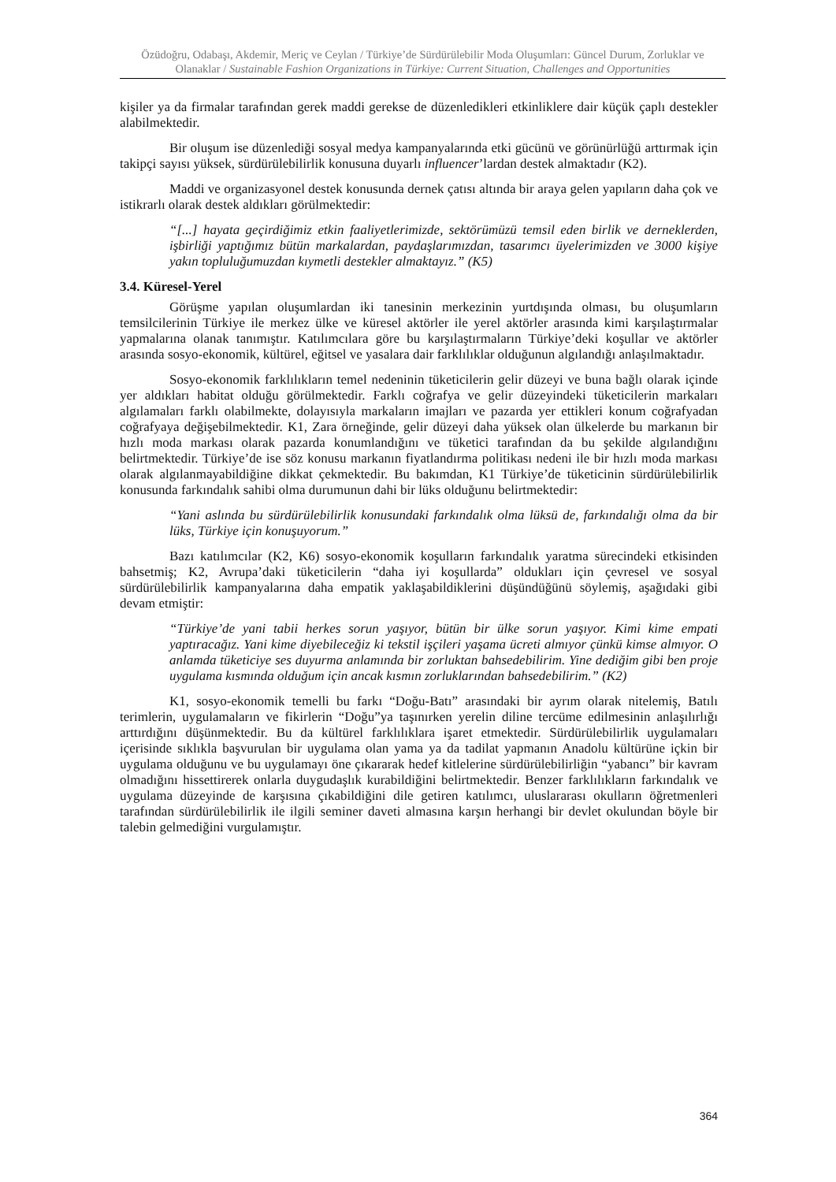Özüdoğru, Odabaşı, Akdemir, Meriç ve Ceylan / Türkiye’de Sürdürülebilir Moda Oluşumları: Güncel Durum, Zorluklar ve Olanaklar / Sustainable Fashion Organizations in Türkiye: Current Situation, Challenges and Opportunities
kişiler ya da firmalar tarafından gerek maddi gerekse de düzenledikleri etkinliklere dair küçük çaplı destekler alabilmektedir.
Bir oluşum ise düzenlediği sosyal medya kampanyalarında etki gücünü ve görünürlüğü arttırmak için takipçi sayısı yüksek, sürdürülebilirlik konusuna duyarlı influencer’lardan destek almaktadır (K2).
Maddi ve organizasyonel destek konusunda dernek çatısı altında bir araya gelen yapıların daha çok ve istikrarlı olarak destek aldıkları görülmektedir:
“[...] hayata geçirdiğimiz etkin faaliyetlerimizde, sektörümüzü temsil eden birlik ve derneklerden, işbirliği yaptığımız bütün markalardan, paydaşlarımızdan, tasarımcı üyelerimizden ve 3000 kişiye yakın topluluğumuzdan kıymetli destekler almaktayız.” (K5)
3.4. Küresel-Yerel
Görüşme yapılan oluşumlardan iki tanesinin merkezinin yurtdışında olması, bu oluşumların temsilcilerinin Türkiye ile merkez ülke ve küresel aktörler ile yerel aktörler arasında kimi karşılaştırmalar yapmalarına olanak tanımıştır. Katılımcılara göre bu karşılaştırmaların Türkiye’deki koşullar ve aktörler arasında sosyo-ekonomik, kültürel, eğitsel ve yasalara dair farklılıklar olduğunun algılandığı anlaşılmaktadır.
Sosyo-ekonomik farklılıkların temel nedeninin tüketicilerin gelir düzeyi ve buna bağlı olarak içinde yer aldıkları habitat olduğu görülmektedir. Farklı coğrafya ve gelir düzeyindeki tüketicilerin markaları algılamaları farklı olabilmekte, dolayısıyla markaların imajları ve pazarda yer ettikleri konum coğrafyadan coğrafyaya değişebilmektedir. K1, Zara örneğinde, gelir düzeyi daha yüksek olan ülkelerde bu markanın bir hızlı moda markası olarak pazarda konumlandığını ve tüketici tarafından da bu şekilde algılandığını belirtmektedir. Türkiye’de ise söz konusu markanın fiyatlandırma politikası nedeni ile bir hızlı moda markası olarak algılanmayabildiğine dikkat çekmektedir. Bu bakımdan, K1 Türkiye’de tüketicinin sürdürülebilirlik konusunda farkındalık sahibi olma durumunun dahi bir lüks olduğunu belirtmektedir:
“Yani aslında bu sürdürülebilirlik konusundaki farkındalık olma lüksü de, farkındalığı olma da bir lüks, Türkiye için konuşuyorum.”
Bazı katılımcılar (K2, K6) sosyo-ekonomik koşulların farkındalık yaratma sürecindeki etkisinden bahsetmiş; K2, Avrupa’daki tüketicilerin “daha iyi koşullarda” oldukları için çevresel ve sosyal sürdürülebilirlik kampanyalarına daha empatik yaklaşabildiklerini düşündüğünü söylemiş, aşağıdaki gibi devam etmiştir:
“Türkiye’de yani tabii herkes sorun yaşıyor, bütün bir ülke sorun yaşıyor. Kimi kime empati yaptıracağız. Yani kime diyebileceğiz ki tekstil işçileri yaşama ücreti almıyor çünkü kimse almıyor. O anlamda tüketiciye ses duyurma anlamında bir zorluktan bahsedebilirim. Yine dediğim gibi ben proje uygulama kısmında olduğum için ancak kısmın zorluklarından bahsedebilirim.” (K2)
K1, sosyo-ekonomik temelli bu farkı “Doğu-Batı” arasındaki bir ayrım olarak nitelemiş, Batılı terimlerin, uygulamaların ve fikirlerin “Doğu”ya taşınırken yerelin diline tercüme edilmesinin anlaşılırlığı arttırdığını düşünmektedir. Bu da kültürel farklılıklara işaret etmektedir. Sürdürülebilirlik uygulamaları içerisinde sıklıkla başvurulan bir uygulama olan yama ya da tadilat yapmanın Anadolu kültürüne içkin bir uygulama olduğunu ve bu uygulamayı öne çıkararak hedef kitlelerine sürdürülebilirliğin “yabancı” bir kavram olmadığını hissettirerek onlarla duygudaşlık kurabildiğini belirtmektedir. Benzer farklılıkların farkındalık ve uygulama düzeyinde de karşısına çıkabildiğini dile getiren katılımcı, uluslararası okulların öğretmenleri tarafından sürdürülebilirlik ile ilgili seminer daveti almasına karşın herhangi bir devlet okulundan böyle bir talebin gelmediğini vurgulamıştır.
364